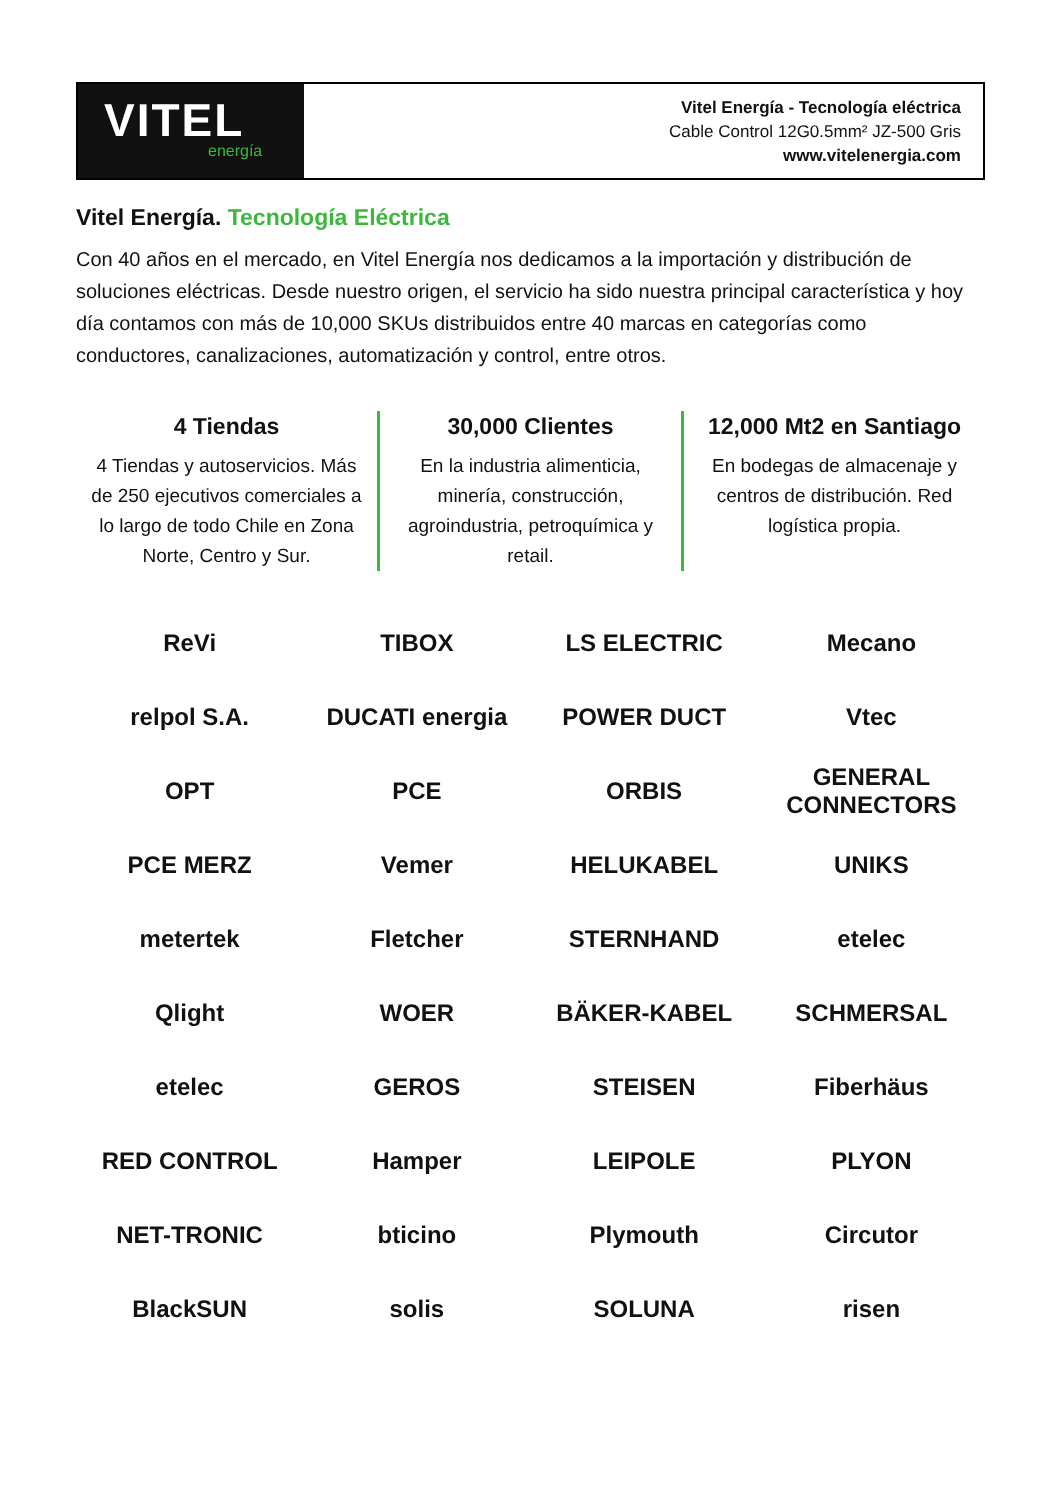VITEL
energía
Vitel Energía - Tecnología eléctrica
Cable Control 12G0.5mm² JZ-500 Gris
www.vitelenergia.com
Vitel Energía. Tecnología Eléctrica
Con 40 años en el mercado, en Vitel Energía nos dedicamos a la importación y distribución de soluciones eléctricas. Desde nuestro origen, el servicio ha sido nuestra principal característica y hoy día contamos con más de 10,000 SKUs distribuidos entre 40 marcas en categorías como conductores, canalizaciones, automatización y control, entre otros.
4 Tiendas
4 Tiendas y autoservicios. Más de 250 ejecutivos comerciales a lo largo de todo Chile en Zona Norte, Centro y Sur.
30,000 Clientes
En la industria alimenticia, minería, construcción, agroindustria, petroquímica y retail.
12,000 Mt2 en Santiago
En bodegas de almacenaje y centros de distribución. Red logística propia.
ReVi
TIBOX
LS ELECTRIC
Mecano
relpol S.A.
DUCATI energia
POWER DUCT
Vtec
OPT
PCE
ORBIS
GENERAL CONNECTORS
PCE MERZ
Vemer
HELUKABEL
UNIKS
metertek
Fletcher
STERNHAND
etelec
Qlight
WOER
BÄKER-KABEL
SCHMERSAL
etelec
GEROS
STEISEN
Fiberhäus
RED CONTROL
Hamper
LEIPOLE
PLYON
NET-TRONIC
bticino
Plymouth
Circutor
BlackSUN
solis
SOLUNA
risen